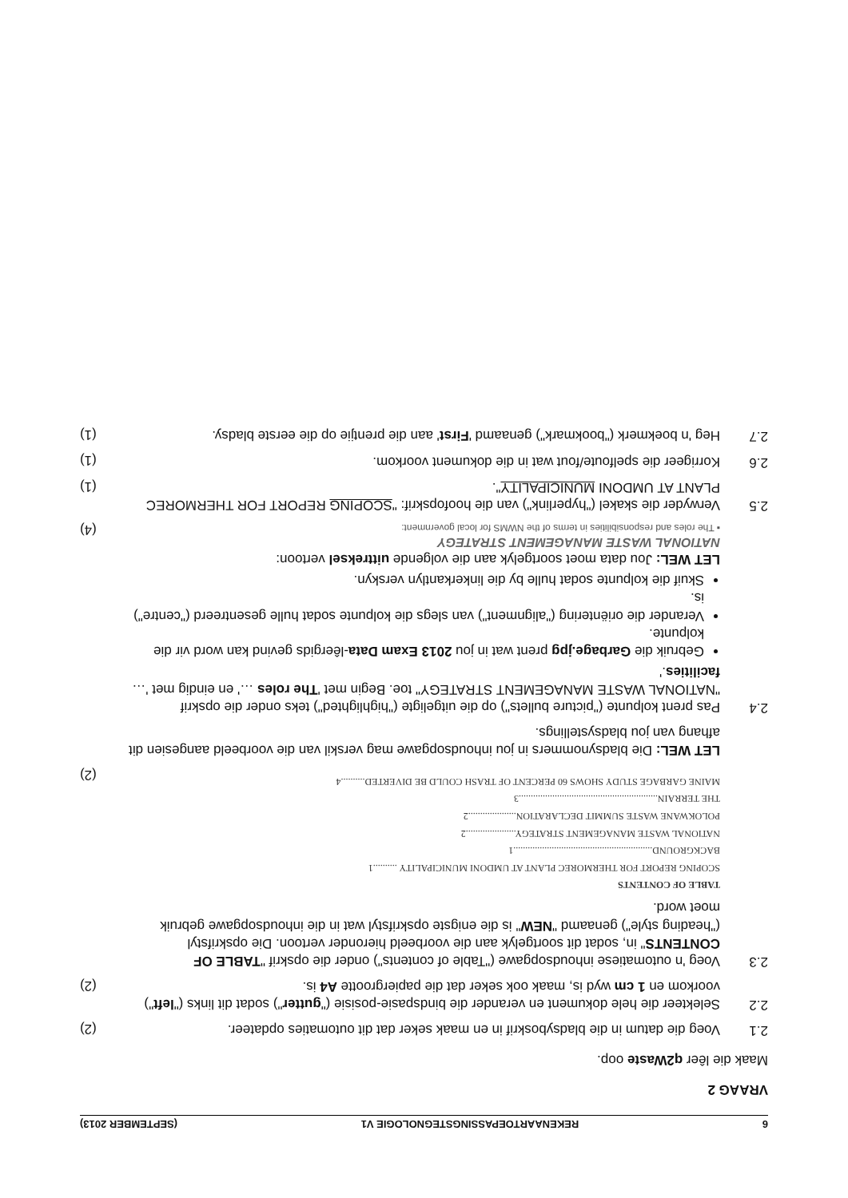6 REKENAARTOEPASSINGSTEGNOLOGIE V1 (SEPTEMBER 2013)
VRAAG 2
Maak die lêer q2Waste oop.
2.1
Voeg die datum in die bladsyboskrif in en maak seker dat dit outomaties opdateer.
(2)
2.2
Selekteer die hele dokument en verander die bindspasie-posisie ("gutter") sodat dit links ("left") voorkom en 1 cm wyd is, maak ook seker dat die papiergrootte A4 is.
(2)
2.3
Voeg 'n outomatiese inhoudsopgawe ("Table of contents") onder die opskrif "TABLE OF CONTENTS" in, sodat dit soortgelyk aan die voorbeeld hieronder vertoon. Die opskrifstyl ("heading style") genaamd "NEW" is die enigste opskrifstyl wat in die inhoudsopgawe gebruik moet word.
TABLE OF CONTENTS
SCOPING REPORT FOR THERMOREC PLANT AT UMDONI MUNICIPALITY ..........1
BACKGROUND..........................................................1
NATIONAL WASTE MANAGEMENT STRATEGY.....................2
POLOKWANE WASTE SUMMIT DECLARATION....................2
THE TERRAIN..........................................................3
MAINE GARBAGE STUDY SHOWS 60 PERCENT OF TRASH COULD BE DIVERTED..........4
(2)
LET WEL: Die bladsynommers in jou inhoudsopgawe mag verskil van die voorbeeld aangesien dit afhang van jou bladsystellings.
2.4
Pas prent kolpunte ("picture bullets") op die uitgeligte ("highlighted") teks onder die opskrif "NATIONAL WASTE MANAGEMENT STRATEGY" toe. Begin met 'The roles …' en eindig met '…facilities.'
Gebruik die Garbage.jpg prent wat in jou 2013 Exam Data-lêergids gevind kan word vir die kolpunte.
Verander die oriëntering ("alignment") van slegs die kolpunte sodat hulle gesentreerd ("centre") is.
Skuif die kolpunte sodat hulle by die linkerkantlyn verskyn.
LET WEL: Jou data moet soortgelyk aan die volgende uittreksel vertoon:
NATIONAL WASTE MANAGEMENT STRATEGY
▪ The roles and responsibilities in terms of the NWMS for local government:
(4)
2.5
Verwyder die skakel ("hyperlink") van die hoofopskrif: "SCOPING REPORT FOR THERMOREC PLANT AT UMDONI MUNICIPALITY".
(1)
2.6
Korrigeer die spelfoute/fout wat in die dokument voorkom.
(1)
2.7
Heg 'n boekmerk ("bookmark") genaamd 'First' aan die prentjie op die eerste bladsy.
(1)